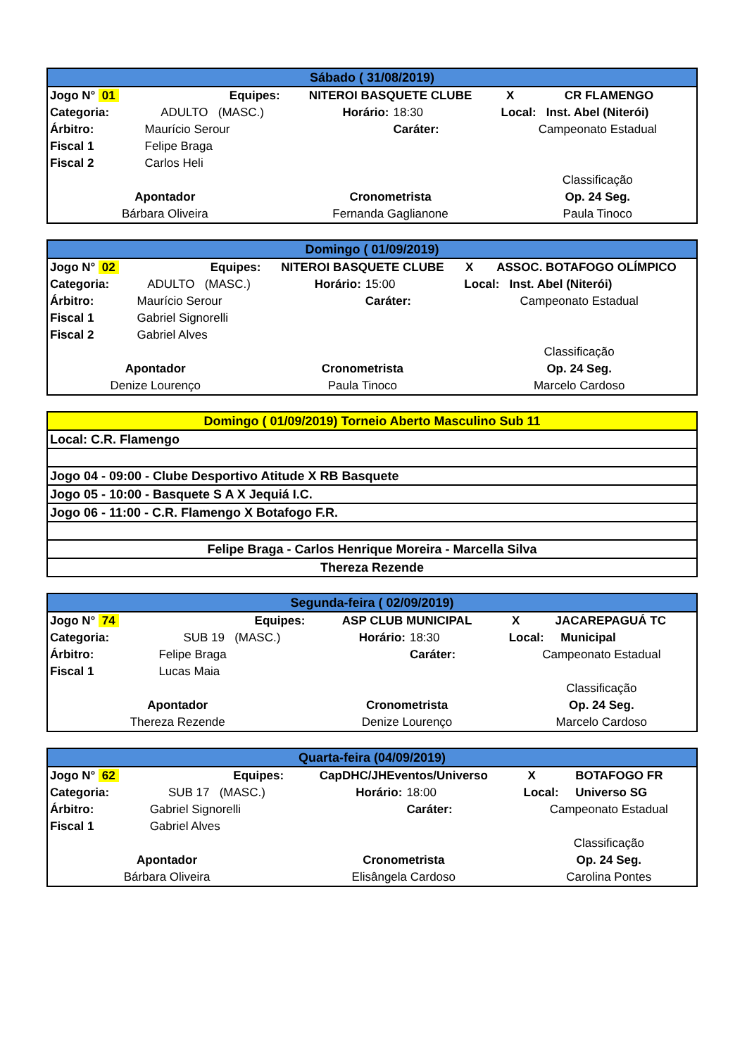| Sábado ( 31/08/2019) | | | | | |
| --- | --- | --- | --- | --- | --- |
| Jogo N° 01 | Equipes: | NITEROI BASQUETE CLUBE | | X | CR FLAMENGO |
| Categoria: | ADULTO (MASC.) | Horário: | 18:30 | Local: Inst. Abel (Niterói) | |
| Árbitro: | Maurício Serour | | Caráter: | Campeonato Estadual | |
| Fiscal 1 | Felipe Braga | | | | |
| Fiscal 2 | Carlos Heli | | | | |
| | | | | Classificação | |
| Apontador | | Cronometrista | | Op. 24 Seg. | |
| Bárbara Oliveira | | Fernanda Gaglianone | | Paula Tinoco | |
| Domingo ( 01/09/2019) | | | | | |
| --- | --- | --- | --- | --- | --- |
| Jogo N° 02 | Equipes: | NITEROI BASQUETE CLUBE | | X | ASSOC. BOTAFOGO OLÍMPICO |
| Categoria: | ADULTO (MASC.) | Horário: | 15:00 | Local: Inst. Abel (Niterói) | |
| Árbitro: | Maurício Serour | | Caráter: | Campeonato Estadual | |
| Fiscal 1 | Gabriel Signorelli | | | | |
| Fiscal 2 | Gabriel Alves | | | | |
| | | | | Classificação | |
| Apontador | | Cronometrista | | Op. 24 Seg. | |
| Denize Lourenço | | Paula Tinoco | | Marcelo Cardoso | |
| Domingo ( 01/09/2019) Torneio Aberto Masculino Sub 11 |
| Local: C.R. Flamengo |
| Jogo 04 - 09:00 - Clube Desportivo Atitude X RB Basquete |
| Jogo 05 - 10:00 - Basquete S A X Jequiá I.C. |
| Jogo 06 - 11:00 - C.R. Flamengo X Botafogo F.R. |
| Felipe Braga - Carlos Henrique Moreira - Marcella Silva |
| Thereza Rezende |
| Segunda-feira ( 02/09/2019) | | | | | |
| --- | --- | --- | --- | --- | --- |
| Jogo N° 74 | Equipes: | ASP CLUB MUNICIPAL | | X | JACAREPAGUÁ TC |
| Categoria: | SUB 19 (MASC.) | Horário: | 18:30 | Local: Municipal | |
| Árbitro: | Felipe Braga | | Caráter: | Campeonato Estadual | |
| Fiscal 1 | Lucas Maia | | | | |
| | | | | Classificação | |
| Apontador | | Cronometrista | | Op. 24 Seg. | |
| Thereza Rezende | | Denize Lourenço | | Marcelo Cardoso | |
| Quarta-feira (04/09/2019) | | | | | |
| --- | --- | --- | --- | --- | --- |
| Jogo N° 62 | Equipes: | CapDHC/JHEventos/Universo | | X | BOTAFOGO FR |
| Categoria: | SUB 17 (MASC.) | Horário: | 18:00 | Local: Universo SG | |
| Árbitro: | Gabriel Signorelli | | Caráter: | Campeonato Estadual | |
| Fiscal 1 | Gabriel Alves | | | | |
| | | | | Classificação | |
| Apontador | | Cronometrista | | Op. 24 Seg. | |
| Bárbara Oliveira | | Elisângela Cardoso | | Carolina Pontes | |